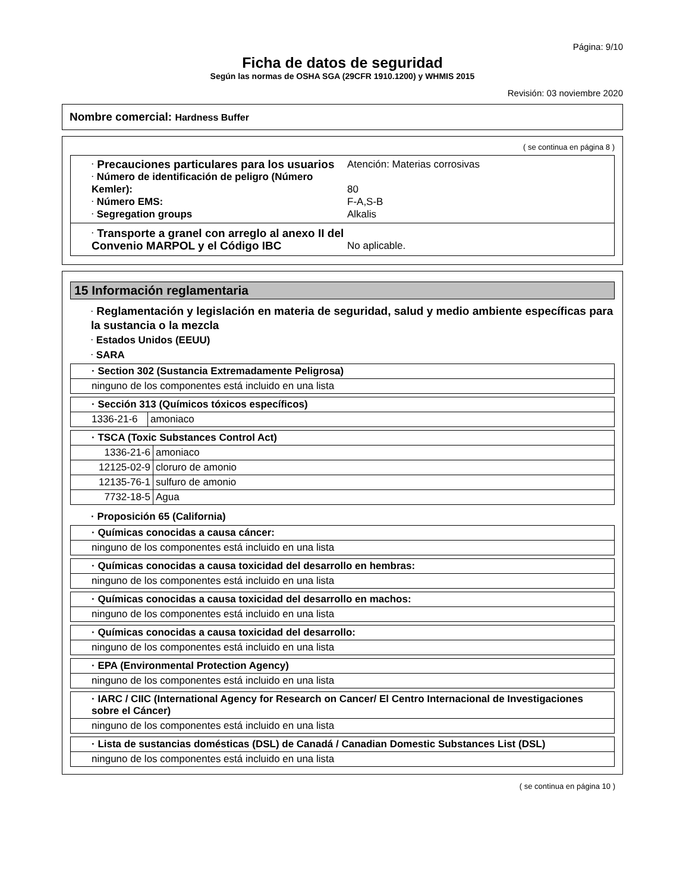Página: 9/10
Ficha de datos de seguridad
Según las normas de OSHA SGA (29CFR 1910.1200) y WHMIS 2015
Revisión: 03 noviembre 2020
Nombre comercial: Hardness Buffer
( se continua en página 8 )
· Precauciones particulares para los usuarios
Atención: Materias corrosivas
· Número de identificación de peligro (Número Kemler):
80
· Número EMS: F-A,S-B
· Segregation groups Alkalis
· Transporte a granel con arreglo al anexo II del Convenio MARPOL y el Código IBC
No aplicable.
15 Información reglamentaria
· Reglamentación y legislación en materia de seguridad, salud y medio ambiente específicas para la sustancia o la mezcla
· Estados Unidos (EEUU)
· SARA
| · Section 302 (Sustancia Extremadamente Peligrosa) |
| ninguno de los componentes está incluido en una lista |
| · Sección 313 (Químicos tóxicos específicos) | |
| 1336-21-6 | amoniaco |
| · TSCA (Toxic Substances Control Act) | |
| 1336-21-6 | amoniaco |
| 12125-02-9 | cloruro de amonio |
| 12135-76-1 | sulfuro de amonio |
| 7732-18-5 | Agua |
· Proposición 65 (California)
| · Químicas conocidas a causa cáncer: |
| ninguno de los componentes está incluido en una lista |
| · Químicas conocidas a causa toxicidad del desarrollo en hembras: |
| ninguno de los componentes está incluido en una lista |
| · Químicas conocidas a causa toxicidad del desarrollo en machos: |
| ninguno de los componentes está incluido en una lista |
| · Químicas conocidas a causa toxicidad del desarrollo: |
| ninguno de los componentes está incluido en una lista |
| · EPA (Environmental Protection Agency) |
| ninguno de los componentes está incluido en una lista |
| · IARC / CIIC (International Agency for Research on Cancer/ El Centro Internacional de Investigaciones sobre el Cáncer) |
| ninguno de los componentes está incluido en una lista |
| · Lista de sustancias domésticas (DSL) de Canadá / Canadian Domestic Substances List (DSL) |
| ninguno de los componentes está incluido en una lista |
( se continua en página 10 )